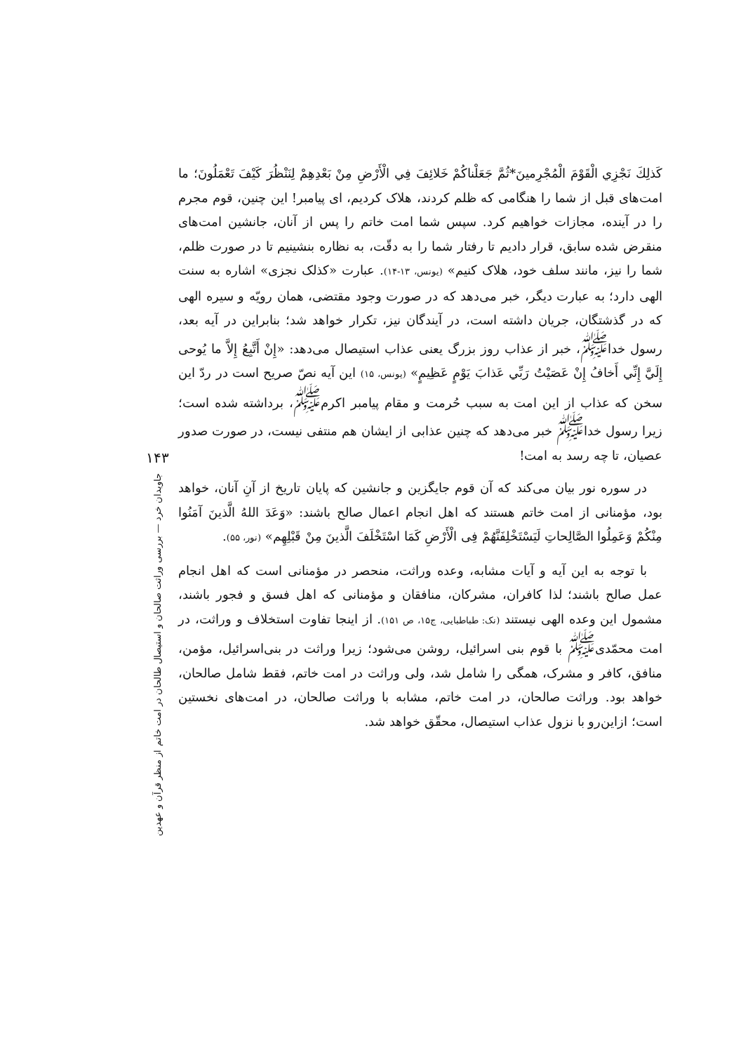كَذلِكَ نَجْزِي الْقَوْمَ الْمُجْرِمينَ*ثُمَّ جَعَلْناكُمْ خَلائِفَ فِي الْأَرْضِ مِنْ بَعْدِهِمْ لِنَنْظُرَ كَيْفَ تَعْمَلُونَ؛ ما امت‌های قبل از شما را هنگامی که ظلم کردند، هلاک کردیم، ای پیامبر! این چنین، قوم مجرم را در آینده، مجازات خواهیم کرد. سپس شما امت خاتم را پس از آنان، جانشین امت‌های منقرض شده سابق، قرار دادیم تا رفتار شما را به دقّت، به نظاره بنشینیم تا در صورت ظلم، شما را نیز، مانند سلف خود، هلاک کنیم» (یونس، ۱۳-۱۴). عبارت «کذلک نجزی» اشاره به سنت الهی دارد؛ به عبارت دیگر، خبر می‌دهد که در صورت وجود مقتضی، همان رویّه و سیره الهی که در گذشتگان، جریان داشته است، در آیندگان نیز، تکرار خواهد شد؛ بنابراین در آیه بعد، رسول خدا<sup>ﷺ</sup>، خبر از عذاب روز بزرگ یعنی عذاب استیصال می‌دهد: «إِنْ أَتَّبِعُ إِلاَّ ما یُوحی إِلَيَّ إِنِّي أَخافُ إِنْ عَصَيْتُ رَبِّي عَذابَ يَوْمٍ عَظِيمٍ» (یونس، ۱۵) این آیه نصّ صریح است در ردّ این سخن که عذاب از این امت به سبب حُرمت و مقام پیامبر اکرم<sup>ﷺ</sup>، برداشته شده است؛ زیرا رسول خدا<sup>ﷺ</sup> خبر می‌دهد که چنین عذابی از ایشان هم منتفی نیست، در صورت صدور عصیان، تا چه رسد به امت!
در سوره نور بیان می‌کند که آن قوم جایگزین و جانشین که پایان تاریخ از آنِ آنان، خواهد بود، مؤمنانی از امت خاتم هستند که اهل انجام اعمال صالح باشند: «وَعَدَ اللهُ الَّذينَ آمَنُوا مِنْكُمْ وَعَمِلُوا الصَّالِحاتِ لَيَسْتَخْلِفَنَّهُمْ فِی الْأَرْضِ كَمَا اسْتَخْلَفَ الَّذينَ مِنْ قَبْلِهِم» (نور، ۵۵).
با توجه به این آیه و آیات مشابه، وعده وراثت، منحصر در مؤمنانی است که اهل انجام عمل صالح باشند؛ لذا کافران، مشرکان، منافقان و مؤمنانی که اهل فسق و فجور باشند، مشمول این وعده الهی نیستند (نک: طباطبایی، ج۱۵، ص ۱۵۱). از اینجا تفاوت استخلاف و وراثت، در امت محمّدی<sup>ﷺ</sup> با قوم بنی اسرائیل، روشن می‌شود؛ زیرا وراثت در بنی‌اسرائیل، مؤمن، منافق، کافر و مشرک، همگی را شامل شد، ولی وراثت در امت خاتم، فقط شامل صالحان، خواهد بود. وراثت صالحان، در امت خاتم، مشابه با وراثت صالحان، در امت‌های نخستین است؛ ازاین‌رو با نزول عذاب استیصال، محقّق خواهد شد.
۱۴۳
جاویدان خرد — بررسی وراثت صالحان و استیصال طالحان در امت خاتم از منظر قرآن و عهدین